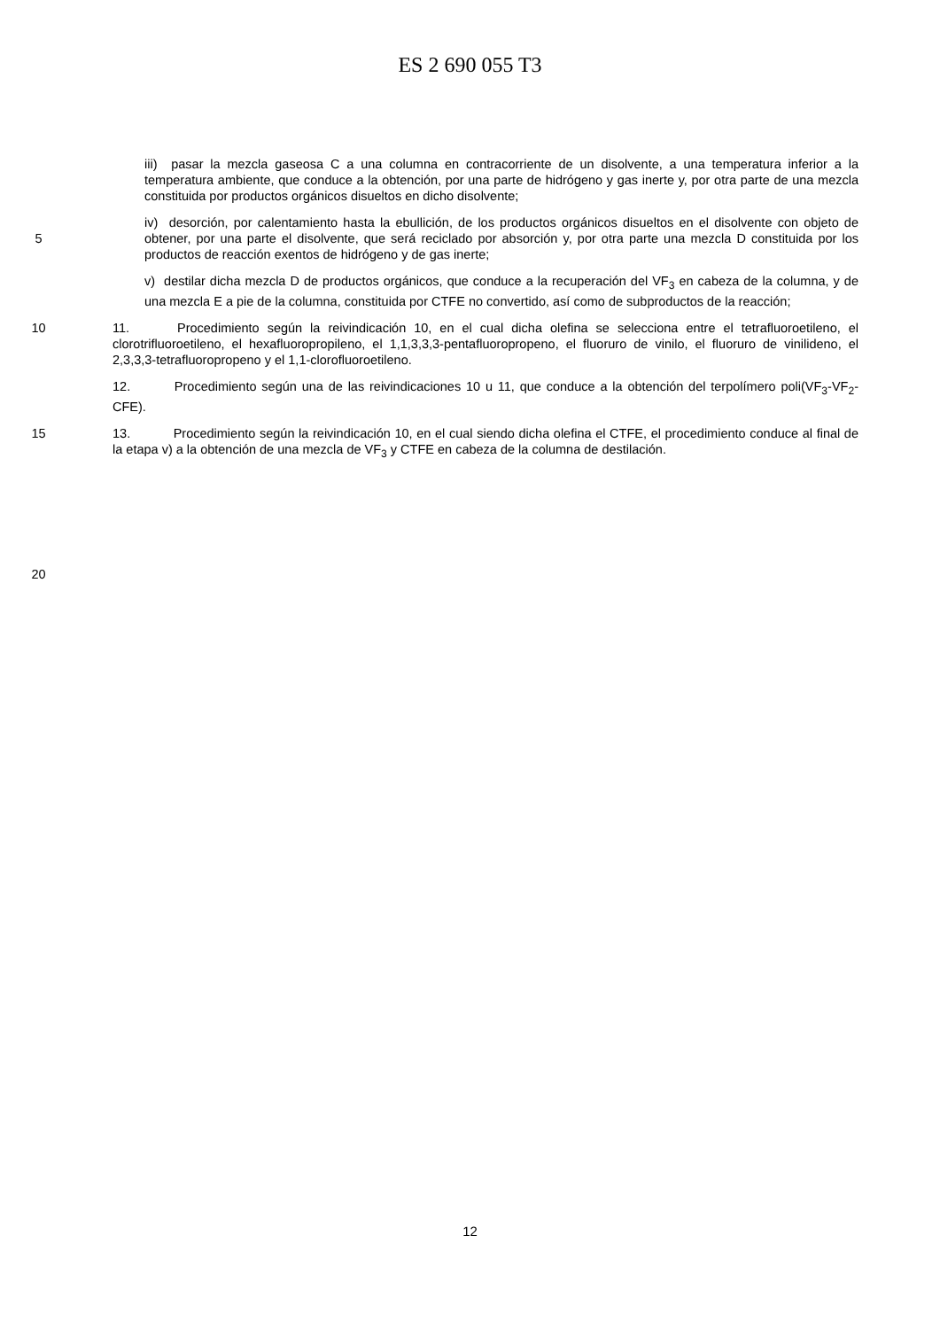ES 2 690 055 T3
iii) pasar la mezcla gaseosa C a una columna en contracorriente de un disolvente, a una temperatura inferior a la temperatura ambiente, que conduce a la obtención, por una parte de hidrógeno y gas inerte y, por otra parte de una mezcla constituida por productos orgánicos disueltos en dicho disolvente;
5 iv) desorción, por calentamiento hasta la ebullición, de los productos orgánicos disueltos en el disolvente con objeto de obtener, por una parte el disolvente, que será reciclado por absorción y, por otra parte una mezcla D constituida por los productos de reacción exentos de hidrógeno y de gas inerte;
v) destilar dicha mezcla D de productos orgánicos, que conduce a la recuperación del VF<sub>3</sub> en cabeza de la columna, y de una mezcla E a pie de la columna, constituida por CTFE no convertido, así como de subproductos de la reacción;
10 11. Procedimiento según la reivindicación 10, en el cual dicha olefina se selecciona entre el tetrafluoroetileno, el clorotrifluoroetileno, el hexafluoropropileno, el 1,1,3,3,3-pentafluoropropeno, el fluoruro de vinilo, el fluoruro de vinilideno, el 2,3,3,3-tetrafluoropropeno y el 1,1-clorofluoroetileno.
12. Procedimiento según una de las reivindicaciones 10 u 11, que conduce a la obtención del terpolímero poli(VF<sub>3</sub>-VF<sub>2</sub>-CFE).
15 13. Procedimiento según la reivindicación 10, en el cual siendo dicha olefina el CTFE, el procedimiento conduce al final de la etapa v) a la obtención de una mezcla de VF<sub>3</sub> y CTFE en cabeza de la columna de destilación.
20
12